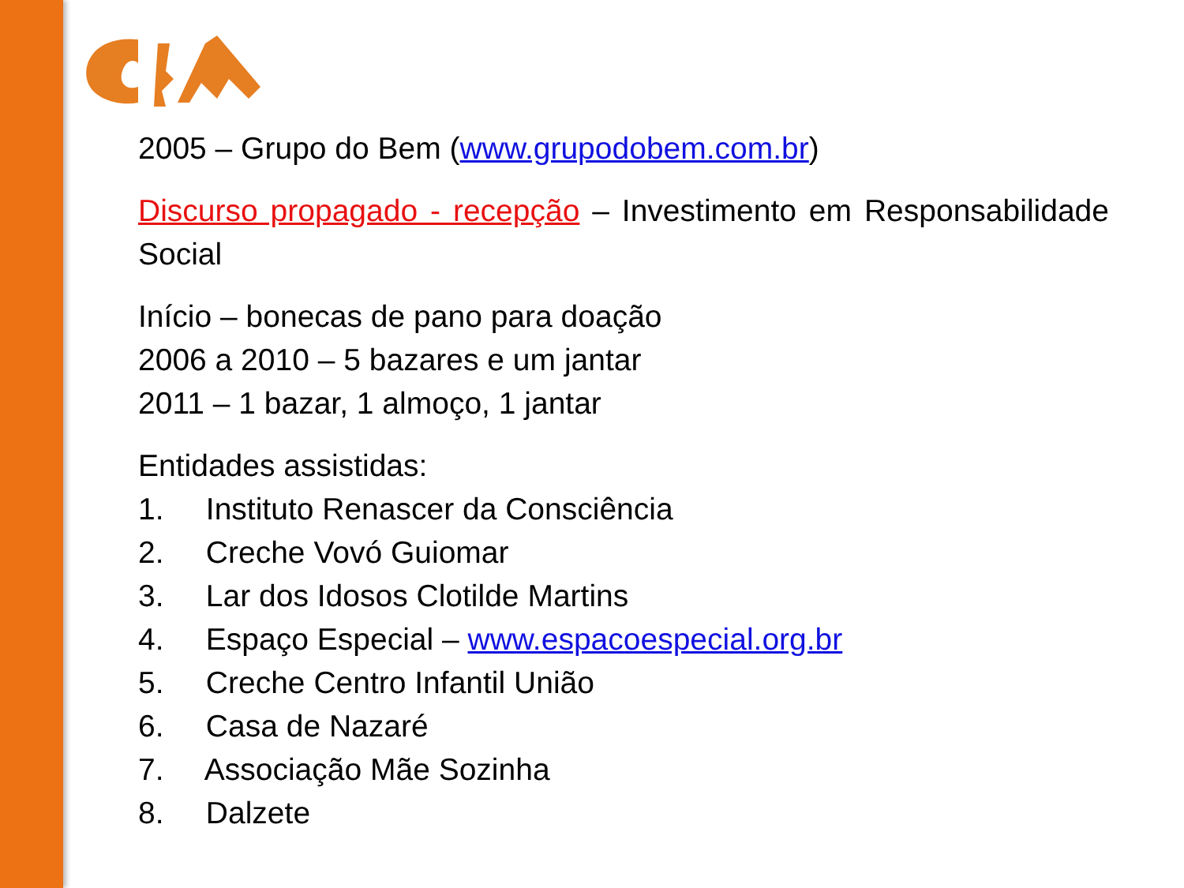2005 – Grupo do Bem (www.grupodobem.com.br)
Discurso propagado - recepção – Investimento em Responsabilidade Social
Início – bonecas de pano para doação
2006 a 2010 – 5 bazares e um jantar
2011 – 1 bazar, 1 almoço, 1 jantar
Entidades assistidas:
1. Instituto Renascer da Consciência
2. Creche Vovó Guiomar
3. Lar dos Idosos Clotilde Martins
4. Espaço Especial – www.espacoespecial.org.br
5. Creche Centro Infantil União
6. Casa de Nazaré
7. Associação Mãe Sozinha
8. Dalzete